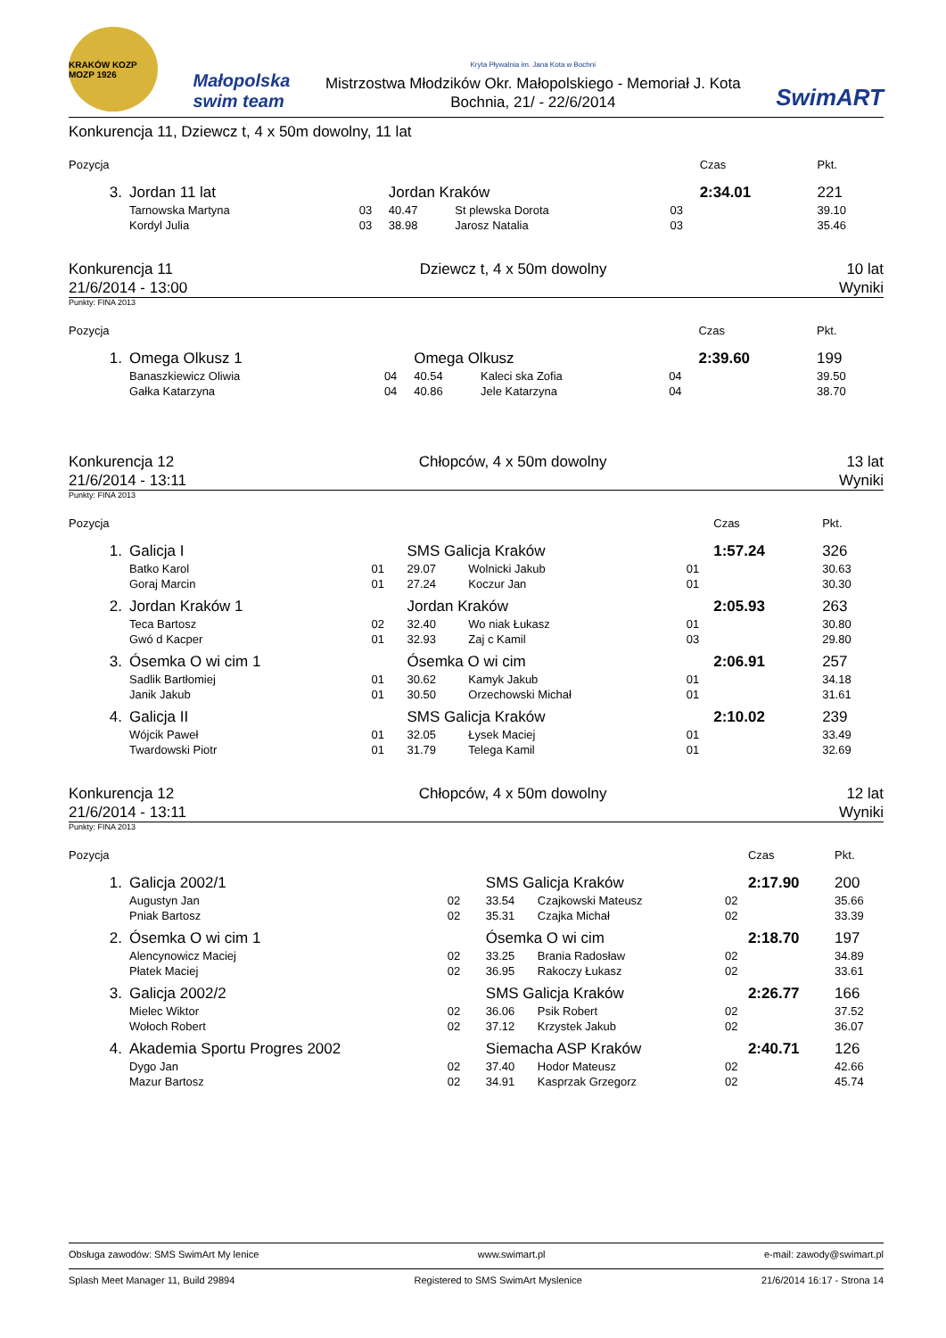KRAKÓW KOZP MOZP 1926
Małopolska
swim team
Kryta Pływalnia im. Jana Kota w Bochni
Mistrzostwa Młodzików Okr. Małopolskiego - Memoriał J. Kota
Bochnia, 21/ - 22/6/2014
SwimART
Konkurencja 11, Dziewcz t, 4 x 50m dowolny, 11 lat
| Pozycja | | | | | | Czas | Pkt. |
| 3. | Jordan 11 lat | | Jordan Kraków | | | 2:34.01 | 221 |
| | Tarnowska Martyna | 03 | 40.47 | St plewska Dorota | 03 | | 39.10 |
| | Kordyl Julia | 03 | 38.98 | Jarosz Natalia | 03 | | 35.46 |
Konkurencja 11
21/6/2014 - 13:00
Dziewcz t, 4 x 50m dowolny 10 lat
Wyniki
Punkty: FINA 2013
| Pozycja | | | | | | Czas | Pkt. |
| 1. | Omega Olkusz 1 | | Omega Olkusz | | | 2:39.60 | 199 |
| | Banaszkiewicz Oliwia | 04 | 40.54 | Kaleci ska Zofia | 04 | | 39.50 |
| | Gałka Katarzyna | 04 | 40.86 | Jele Katarzyna | 04 | | 38.70 |
Konkurencja 12
21/6/2014 - 13:11
Chłopców, 4 x 50m dowolny 13 lat
Wyniki
Punkty: FINA 2013
| Pozycja | | | | | | Czas | Pkt. |
| 1. | Galicja I | | SMS Galicja Kraków | | | 1:57.24 | 326 |
| | Batko Karol | 01 | 29.07 | Wolnicki Jakub | 01 | | 30.63 |
| | Goraj Marcin | 01 | 27.24 | Koczur Jan | 01 | | 30.30 |
| 2. | Jordan Kraków 1 | | Jordan Kraków | | | 2:05.93 | 263 |
| | Teca Bartosz | 02 | 32.40 | Wo niak Łukasz | 01 | | 30.80 |
| | Gwó d Kacper | 01 | 32.93 | Zaj c Kamil | 03 | | 29.80 |
| 3. | Ósemka O wi cim 1 | | Ósemka O wi cim | | | 2:06.91 | 257 |
| | Sadlik Bartłomiej | 01 | 30.62 | Kamyk Jakub | 01 | | 34.18 |
| | Janik Jakub | 01 | 30.50 | Orzechowski Michał | 01 | | 31.61 |
| 4. | Galicja II | | SMS Galicja Kraków | | | 2:10.02 | 239 |
| | Wójcik Paweł | 01 | 32.05 | Łysek Maciej | 01 | | 33.49 |
| | Twardowski Piotr | 01 | 31.79 | Telega Kamil | 01 | | 32.69 |
Konkurencja 12
21/6/2014 - 13:11
Chłopców, 4 x 50m dowolny 12 lat
Wyniki
Punkty: FINA 2013
| Pozycja | | | | | | Czas | Pkt. |
| 1. | Galicja 2002/1 | | SMS Galicja Kraków | | | 2:17.90 | 200 |
| | Augustyn Jan | 02 | 33.54 | Czajkowski Mateusz | 02 | | 35.66 |
| | Pniak Bartosz | 02 | 35.31 | Czajka Michał | 02 | | 33.39 |
| 2. | Ósemka O wi cim 1 | | Ósemka O wi cim | | | 2:18.70 | 197 |
| | Alencynowicz Maciej | 02 | 33.25 | Brania Radosław | 02 | | 34.89 |
| | Płatek Maciej | 02 | 36.95 | Rakoczy Łukasz | 02 | | 33.61 |
| 3. | Galicja 2002/2 | | SMS Galicja Kraków | | | 2:26.77 | 166 |
| | Mielec Wiktor | 02 | 36.06 | Psik Robert | 02 | | 37.52 |
| | Wołoch Robert | 02 | 37.12 | Krzystek Jakub | 02 | | 36.07 |
| 4. | Akademia Sportu Progres 2002 | | Siemacha ASP Kraków | | | 2:40.71 | 126 |
| | Dygo Jan | 02 | 37.40 | Hodor Mateusz | 02 | | 42.66 |
| | Mazur Bartosz | 02 | 34.91 | Kasprzak Grzegorz | 02 | | 45.74 |
Obsługa zawodów: SMS SwimArt My lenice www.swimart.pl e-mail: zawody@swimart.pl
Splash Meet Manager 11, Build 29894 Registered to SMS SwimArt Myslenice 21/6/2014 16:17 - Strona 14